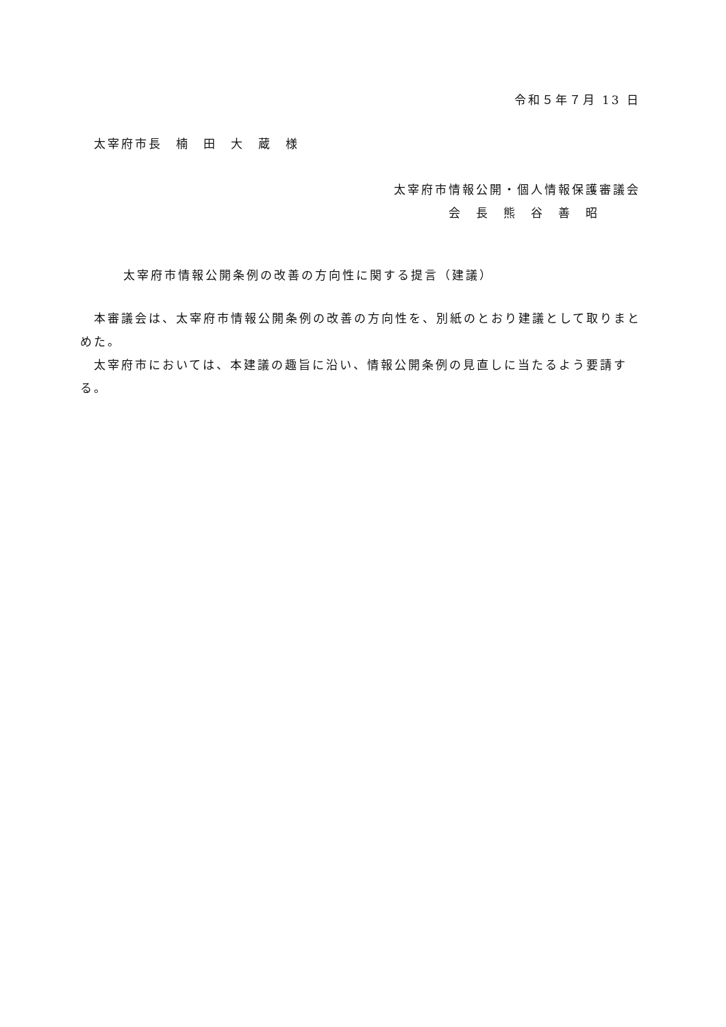令和５年７月 13 日
太宰府市長　楠　田　大　蔵　様
太宰府市情報公開・個人情報保護審議会
　　　　会　長　熊　谷　善　昭
太宰府市情報公開条例の改善の方向性に関する提言（建議）
本審議会は、太宰府市情報公開条例の改善の方向性を、別紙のとおり建議として取りまとめた。
太宰府市においては、本建議の趣旨に沿い、情報公開条例の見直しに当たるよう要請する。